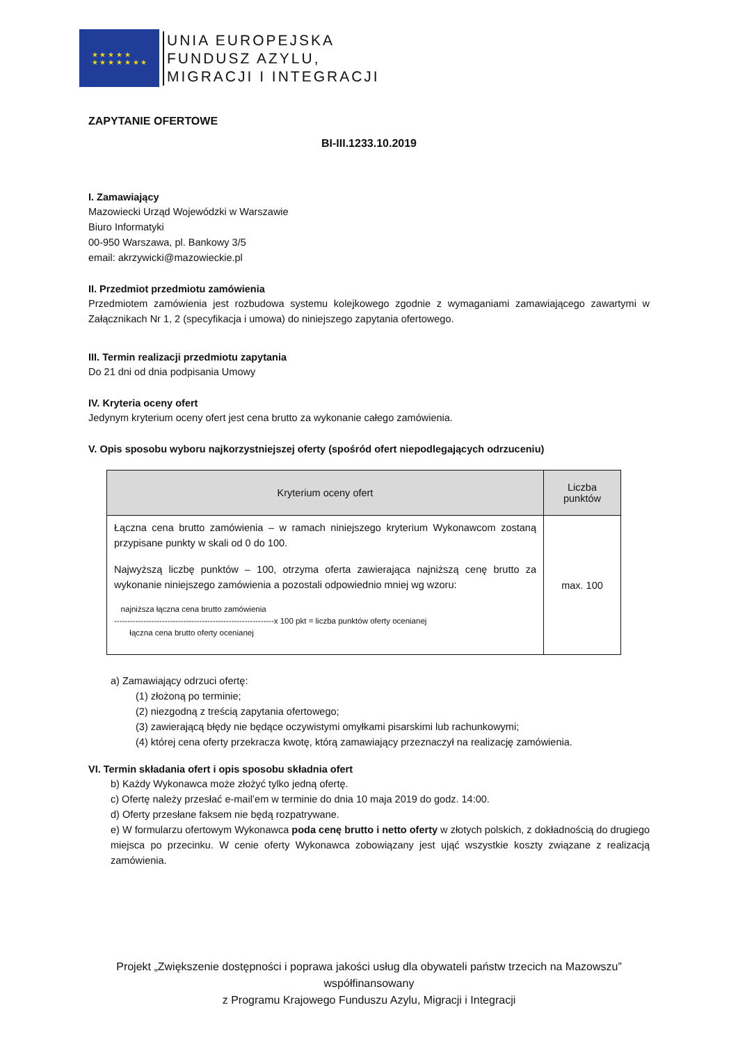★ ★ ★ ★ ★
★ ★ ★ ★ ★ ★ ★
UNIA EUROPEJSKA
FUNDUSZ AZYLU,
MIGRACJI I INTEGRACJI
ZAPYTANIE OFERTOWE
BI-III.1233.10.2019
I. Zamawiający
Mazowiecki Urząd Wojewódzki w Warszawie
Biuro Informatyki
00-950 Warszawa, pl. Bankowy 3/5
email: akrzywicki@mazowieckie.pl
II. Przedmiot przedmiotu zamówienia
Przedmiotem zamówienia jest rozbudowa systemu kolejkowego zgodnie z wymaganiami zamawiającego zawartymi w Załącznikach Nr 1, 2 (specyfikacja i umowa) do niniejszego zapytania ofertowego.
III. Termin realizacji przedmiotu zapytania
Do 21 dni od dnia podpisania Umowy
IV. Kryteria oceny ofert
Jedynym kryterium oceny ofert jest cena brutto za wykonanie całego zamówienia.
V. Opis sposobu wyboru najkorzystniejszej oferty (spośród ofert niepodlegających odrzuceniu)
| Kryterium oceny ofert | Liczba punktów |
| --- | --- |
| Łączna cena brutto zamówienia – w ramach niniejszego kryterium Wykonawcom zostaną przypisane punkty w skali od 0 do 100. Najwyższą liczbę punktów – 100, otrzyma oferta zawierająca najniższą cenę brutto za wykonanie niniejszego zamówienia a pozostali odpowiednio mniej wg wzoru: najniższa łączna cena brutto zamówienia ------------------------------------------------------------x 100 pkt = liczba punktów oferty ocenianej łączna cena brutto oferty ocenianej | max. 100 |
a) Zamawiający odrzuci ofertę:
(1) złożoną po terminie;
(2) niezgodną z treścią zapytania ofertowego;
(3) zawierającą błędy nie będące oczywistymi omyłkami pisarskimi lub rachunkowymi;
(4) której cena oferty przekracza kwotę, którą zamawiający przeznaczył na realizację zamówienia.
VI. Termin składania ofert i opis sposobu składnia ofert
b) Każdy Wykonawca może złożyć tylko jedną ofertę.
c) Ofertę należy przesłać e-mail’em w terminie do dnia 10 maja 2019 do godz. 14:00.
d) Oferty przesłane faksem nie będą rozpatrywane.
e) W formularzu ofertowym Wykonawca poda cenę brutto i netto oferty w złotych polskich, z dokładnością do drugiego miejsca po przecinku. W cenie oferty Wykonawca zobowiązany jest ująć wszystkie koszty związane z realizacją zamówienia.
Projekt „Zwiększenie dostępności i poprawa jakości usług dla obywateli państw trzecich na Mazowszu” współfinansowany
z Programu Krajowego Funduszu Azylu, Migracji i Integracji